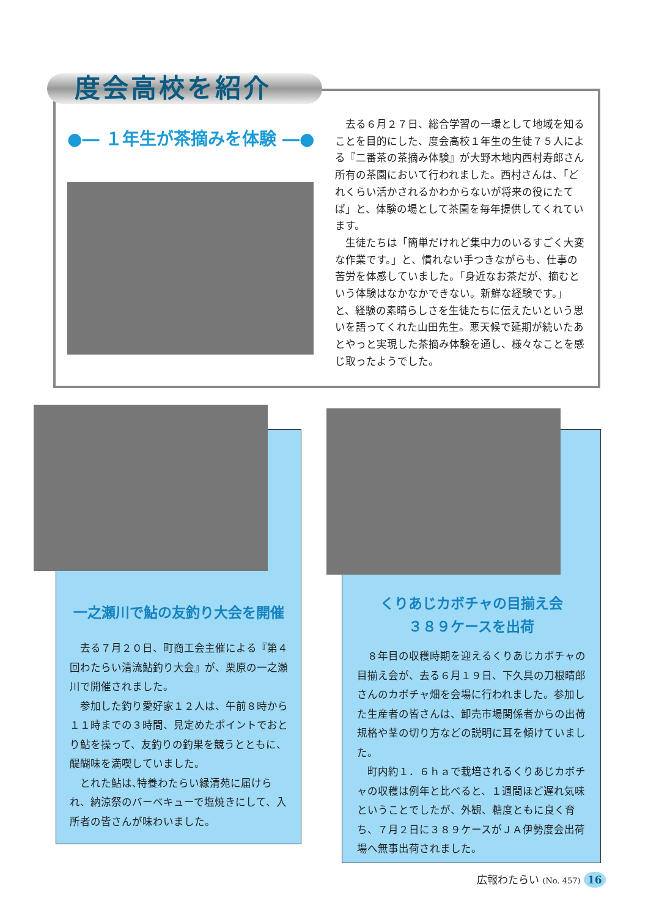度会高校を紹介
●― １年生が茶摘みを体験 ―●
去る６月２７日、総合学習の一環として地域を知ることを目的にした、度会高校１年生の生徒７５人による『二番茶の茶摘み体験』が大野木地内西村寿郎さん所有の茶園において行われました。西村さんは、「どれくらい活かされるかわからないが将来の役にたてば」と、体験の場として茶園を毎年提供してくれています。
生徒たちは「簡単だけれど集中力のいるすごく大変な作業です。」と、慣れない手つきながらも、仕事の苦労を体感していました。「身近なお茶だが、摘むという体験はなかなかできない。新鮮な経験です。」と、経験の素晴らしさを生徒たちに伝えたいという思いを語ってくれた山田先生。悪天候で延期が続いたあとやっと実現した茶摘み体験を通し、様々なことを感じ取ったようでした。
一之瀬川で鮎の友釣り大会を開催
去る７月２０日、町商工会主催による『第４回わたらい清流鮎釣り大会』が、栗原の一之瀬川で開催されました。
参加した釣り愛好家１２人は、午前８時から１１時までの３時間、見定めたポイントでおとり鮎を操って、友釣りの釣果を競うとともに、醍醐味を満喫していました。
とれた鮎は､特養わたらい緑清苑に届けられ、納涼祭のバーベキューで塩焼きにして、入所者の皆さんが味わいました。
くりあじカボチャの目揃え会
３８９ケースを出荷
８年目の収穫時期を迎えるくりあじカボチャの目揃え会が、去る６月１９日、下久具の刀根晴郎さんのカボチャ畑を会場に行われました。参加した生産者の皆さんは、卸売市場関係者からの出荷規格や茎の切り方などの説明に耳を傾けていました。
町内約１．６ｈａで栽培されるくりあじカボチャの収穫は例年と比べると、１週間ほど遅れ気味ということでしたが、外観、糖度ともに良く育ち、７月２日に３８９ケースがＪＡ伊勢度会出荷場へ無事出荷されました。
広報わたらい (No. 457) 16